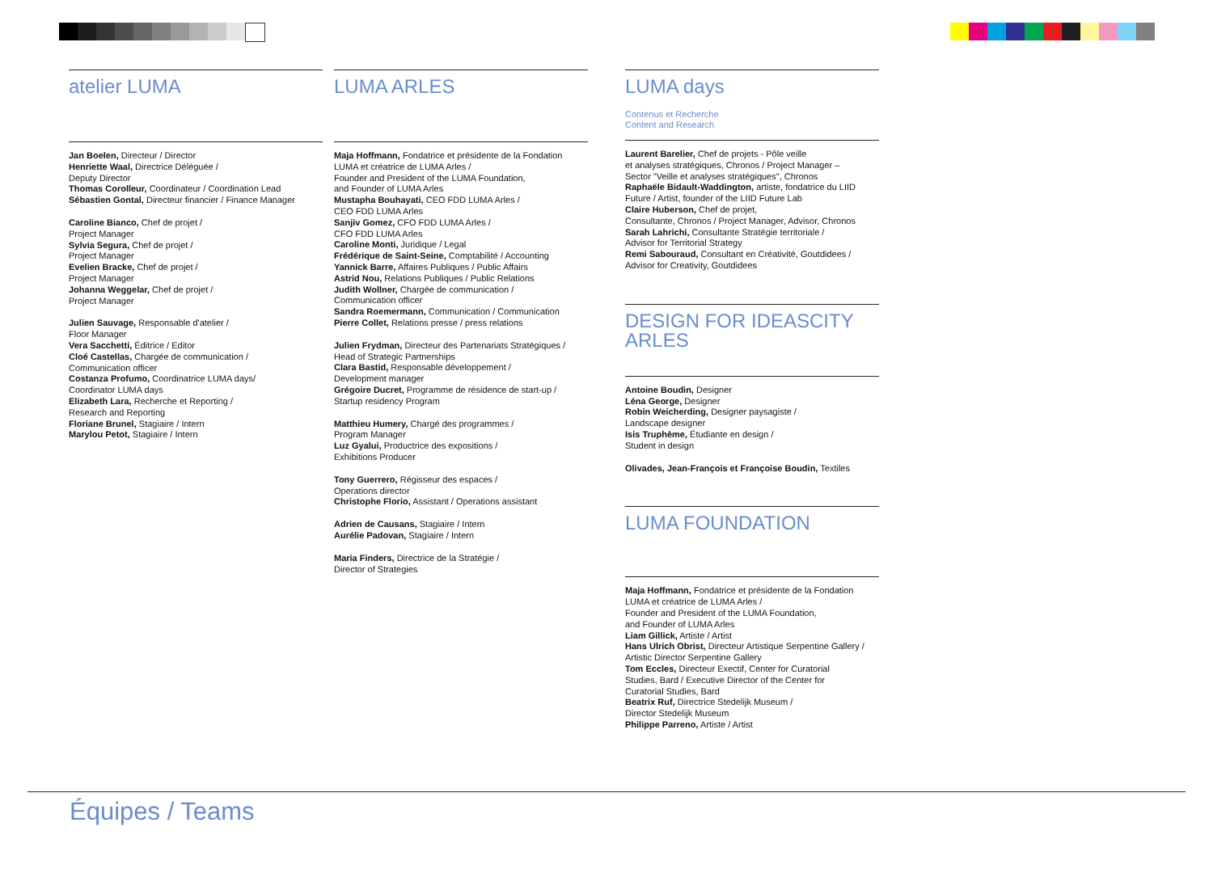atelier LUMA
Jan Boelen, Directeur / Director
Henriette Waal, Directrice Déléguée /
Deputy Director
Thomas Corolleur, Coordinateur / Coordination Lead
Sébastien Gontal, Directeur financier / Finance Manager
Caroline Bianco, Chef de projet /
Project Manager
Sylvia Segura, Chef de projet /
Project Manager
Evelien Bracke, Chef de projet /
Project Manager
Johanna Weggelar, Chef de projet /
Project Manager
Julien Sauvage, Responsable d'atelier /
Floor Manager
Vera Sacchetti, Éditrice / Editor
Cloé Castellas, Chargée de communication /
Communication officer
Costanza Profumo, Coordinatrice LUMA days/
Coordinator LUMA days
Elizabeth Lara, Recherche et Reporting /
Research and Reporting
Floriane Brunel, Stagiaire / Intern
Marylou Petot, Stagiaire / Intern
LUMA ARLES
Maja Hoffmann, Fondatrice et présidente de la Fondation
LUMA et créatrice de LUMA Arles /
Founder and President of the LUMA Foundation,
and Founder of LUMA Arles
Mustapha Bouhayati, CEO FDD LUMA Arles /
CEO FDD LUMA Arles
Sanjiv Gomez, CFO FDD LUMA Arles /
CFO FDD LUMA Arles
Caroline Monti, Juridique / Legal
Frédérique de Saint-Seine, Comptabilité / Accounting
Yannick Barre, Affaires Publiques / Public Affairs
Astrid Nou, Relations Publiques / Public Relations
Judith Wollner, Chargée de communication /
Communication officer
Sandra Roemermann, Communication / Communication
Pierre Collet, Relations presse / press relations
Julien Frydman, Directeur des Partenariats Stratégiques /
Head of Strategic Partnerships
Clara Bastid, Responsable développement /
Development manager
Grégoire Ducret, Programme de résidence de start-up /
Startup residency Program
Matthieu Humery, Chargé des programmes /
Program Manager
Luz Gyalui, Productrice des expositions /
Exhibitions Producer
Tony Guerrero, Régisseur des espaces /
Operations director
Christophe Florio, Assistant / Operations assistant
Adrien de Causans, Stagiaire / Intern
Aurélie Padovan, Stagiaire / Intern
Maria Finders, Directrice de la Stratégie /
Director of Strategies
LUMA days
Contenus et Recherche
Content and Research
Laurent Barelier, Chef de projets - Pôle veille
et analyses stratégiques, Chronos / Project Manager –
Sector "Veille et analyses stratégiques", Chronos
Raphaële Bidault-Waddington, artiste, fondatrice du LIID
Future / Artist, founder of the LIID Future Lab
Claire Huberson, Chef de projet,
Consultante, Chronos / Project Manager, Advisor, Chronos
Sarah Lahrichi, Consultante Stratégie territoriale /
Advisor for Territorial Strategy
Remi Sabouraud, Consultant en Créativité, Goutdidees /
Advisor for Creativity, Goutdidees
DESIGN FOR IDEASCITY
ARLES
Antoine Boudin, Designer
Léna George, Designer
Robin Weicherding, Designer paysagiste /
Landscape designer
Isis Truphème, Étudiante en design /
Student in design
Olivades, Jean-François et Françoise Boudin, Textiles
LUMA FOUNDATION
Maja Hoffmann, Fondatrice et présidente de la Fondation
LUMA et créatrice de LUMA Arles /
Founder and President of the LUMA Foundation,
and Founder of LUMA Arles
Liam Gillick, Artiste / Artist
Hans Ulrich Obrist, Directeur Artistique Serpentine Gallery /
Artistic Director Serpentine Gallery
Tom Eccles, Directeur Exectif, Center for Curatorial
Studies, Bard / Executive Director of the Center for
Curatorial Studies, Bard
Beatrix Ruf, Directrice Stedelijk Museum /
Director Stedelijk Museum
Philippe Parreno, Artiste / Artist
Équipes / Teams